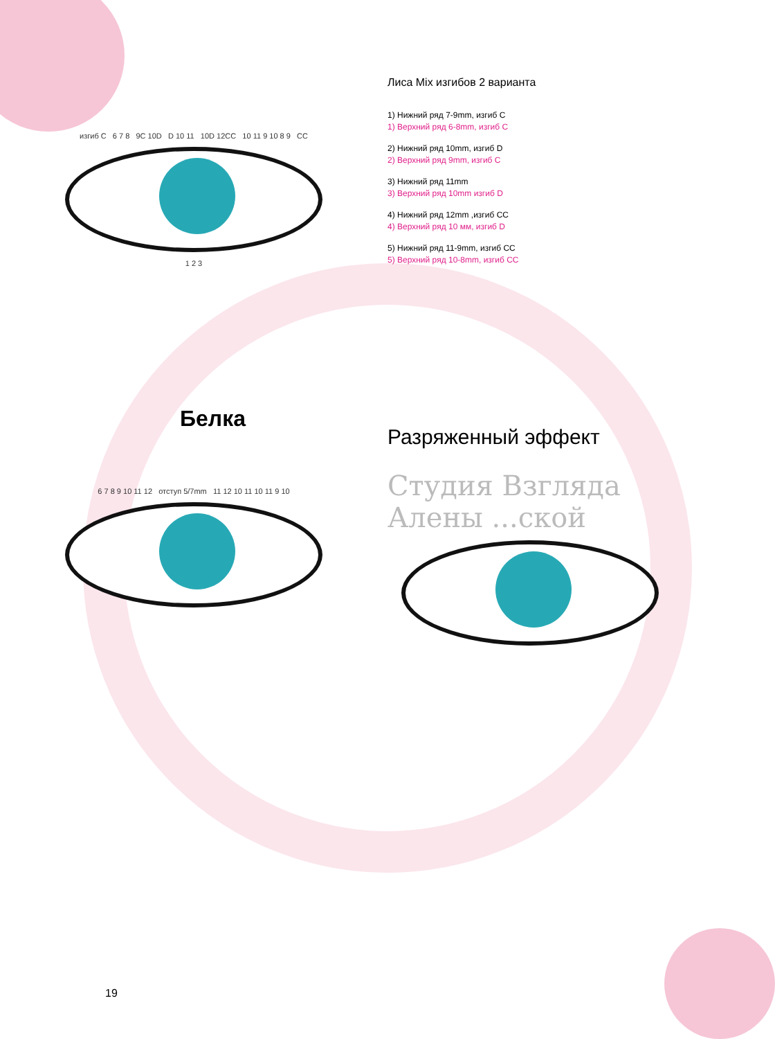изгиб C 6 7 8 9C 10D D 10 11 10D 12CC 10 11 9 10 8 9 CC
1 2 3
Белка
6 7 8 9 10 11 12 отступ 5/7mm 11 12 10 11 10 11 9 10
Лиса Mix изгибов 2 варианта
1) Нижний ряд 7-9mm, изгиб C
1) Верхний ряд 6-8mm, изгиб C
2) Нижний ряд 10mm, изгиб D
2) Верхний ряд 9mm, изгиб C
3) Нижний ряд 11mm
3) Верхний ряд 10mm изгиб D
4) Нижний ряд 12mm ,изгиб CC
4) Верхний ряд 10 мм, изгиб D
5) Нижний ряд 11-9mm, изгиб CC
5) Верхний ряд 10-8mm, изгиб CC
Разряженный эффект
Студия Взгляда Алены ...ской
19